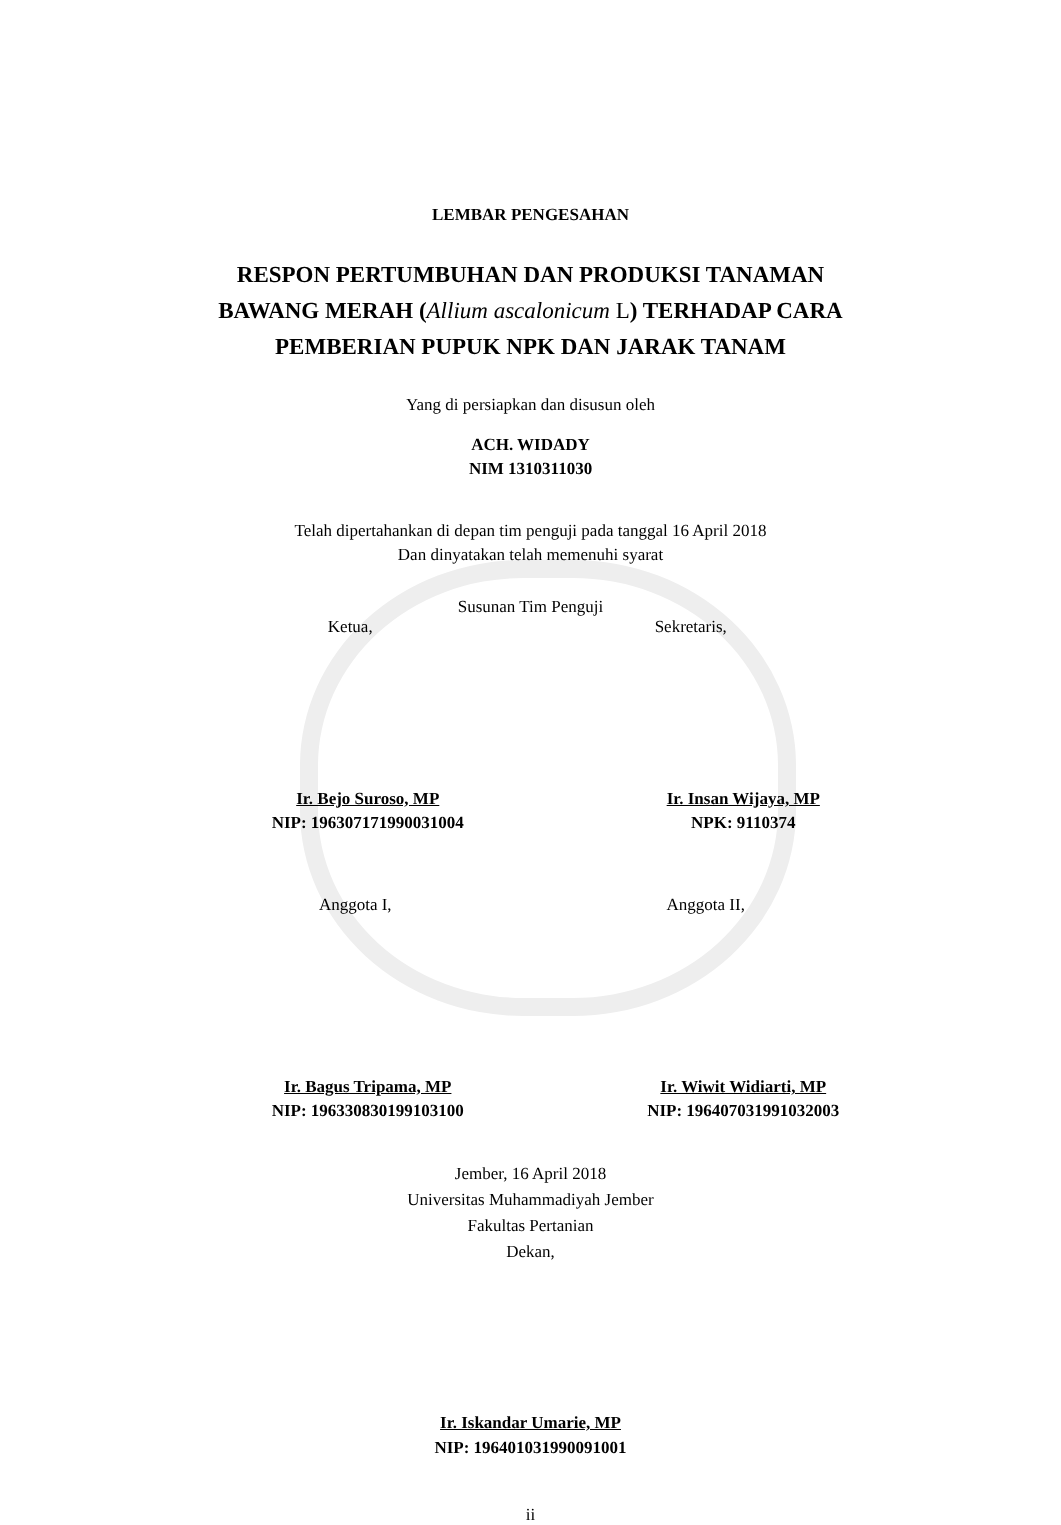LEMBAR PENGESAHAN
RESPON PERTUMBUHAN DAN PRODUKSI TANAMAN
BAWANG MERAH (Allium ascalonicum L) TERHADAP CARA
PEMBERIAN PUPUK NPK DAN JARAK TANAM
Yang di persiapkan dan disusun oleh
ACH. WIDADY
NIM 1310311030
Telah dipertahankan di depan tim penguji pada tanggal 16 April 2018
Dan dinyatakan telah memenuhi syarat
Susunan Tim Penguji
Ketua, Sekretaris,
Ir. Bejo Suroso, MP
NIP: 196307171990031004
Ir. Insan Wijaya, MP
NPK: 9110374
Anggota I, Anggota II,
Ir. Bagus Tripama, MP
NIP: 196330830199103100
Ir. Wiwit Widiarti, MP
NIP: 196407031991032003
Jember, 16 April 2018
Universitas Muhammadiyah Jember
Fakultas Pertanian
Dekan,
Ir. Iskandar Umarie, MP
NIP: 196401031990091001
ii